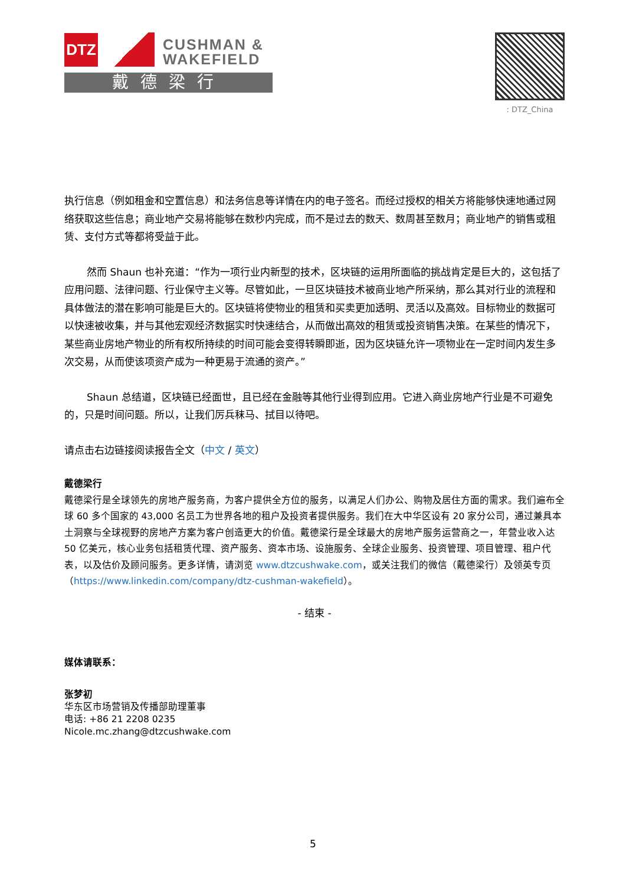DTZ
CUSHMAN &
WAKEFIELD
戴德梁行
: DTZ_China
执行信息（例如租金和空置信息）和法务信息等详情在内的电子签名。而经过授权的相关方将能够快速地通过网络获取这些信息；商业地产交易将能够在数秒内完成，而不是过去的数天、数周甚至数月；商业地产的销售或租赁、支付方式等都将受益于此。
然而 Shaun 也补充道：“作为一项行业内新型的技术，区块链的运用所面临的挑战肯定是巨大的，这包括了应用问题、法律问题、行业保守主义等。尽管如此，一旦区块链技术被商业地产所采纳，那么其对行业的流程和具体做法的潜在影响可能是巨大的。区块链将使物业的租赁和买卖更加透明、灵活以及高效。目标物业的数据可以快速被收集，并与其他宏观经济数据实时快速结合，从而做出高效的租赁或投资销售决策。在某些的情况下，某些商业房地产物业的所有权所持续的时间可能会变得转瞬即逝，因为区块链允许一项物业在一定时间内发生多次交易，从而使该项资产成为一种更易于流通的资产。”
Shaun 总结道，区块链已经面世，且已经在金融等其他行业得到应用。它进入商业房地产行业是不可避免的，只是时间问题。所以，让我们厉兵秣马、拭目以待吧。
请点击右边链接阅读报告全文（中文 / 英文）
戴德梁行
戴德梁行是全球领先的房地产服务商，为客户提供全方位的服务，以满足人们办公、购物及居住方面的需求。我们遍布全球 60 多个国家的 43,000 名员工为世界各地的租户及投资者提供服务。我们在大中华区设有 20 家分公司，通过兼具本土洞察与全球视野的房地产方案为客户创造更大的价值。戴德梁行是全球最大的房地产服务运营商之一，年营业收入达 50 亿美元，核心业务包括租赁代理、资产服务、资本市场、设施服务、全球企业服务、投资管理、项目管理、租户代表，以及估价及顾问服务。更多详情，请浏览 www.dtzcushwake.com，或关注我们的微信（戴德梁行）及领英专页（https://www.linkedin.com/company/dtz-cushman-wakefield）。
- 结束 -
媒体请联系：
张梦初
华东区市场营销及传播部助理董事
电话: +86 21 2208 0235
Nicole.mc.zhang@dtzcushwake.com
5